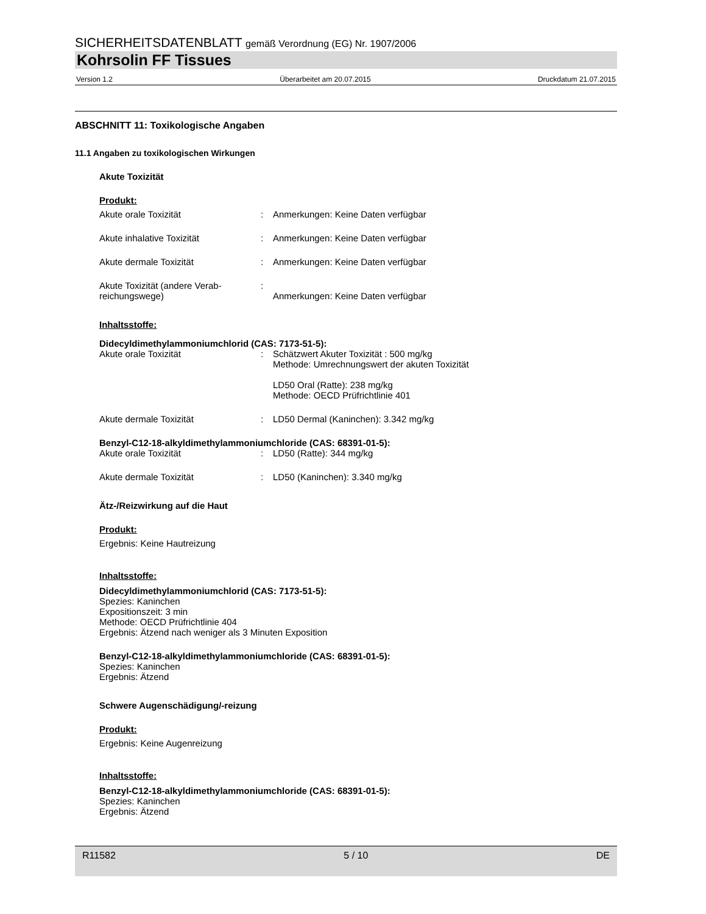SICHERHEITSDATENBLATT gemäß Verordnung (EG) Nr. 1907/2006
Kohrsolin FF Tissues
Version 1.2 Überarbeitet am 20.07.2015 Druckdatum 21.07.2015
ABSCHNITT 11: Toxikologische Angaben
11.1 Angaben zu toxikologischen Wirkungen
Akute Toxizität
Produkt:
Akute orale Toxizität: Anmerkungen: Keine Daten verfügbar
Akute inhalative Toxizität: Anmerkungen: Keine Daten verfügbar
Akute dermale Toxizität: Anmerkungen: Keine Daten verfügbar
Akute Toxizität (andere Verab-
reichungswege):
Anmerkungen: Keine Daten verfügbar
Inhaltsstoffe:
Didecyldimethylammoniumchlorid (CAS: 7173-51-5):
Akute orale Toxizität: Schätzwert Akuter Toxizität : 500 mg/kg
Methode: Umrechnungswert der akuten Toxizität
LD50 Oral (Ratte): 238 mg/kg
Methode: OECD Prüfrichtlinie 401
Akute dermale Toxizität: LD50 Dermal (Kaninchen): 3.342 mg/kg
Benzyl-C12-18-alkyldimethylammoniumchloride (CAS: 68391-01-5):
Akute orale Toxizität: LD50 (Ratte): 344 mg/kg
Akute dermale Toxizität: LD50 (Kaninchen): 3.340 mg/kg
Ätz-/Reizwirkung auf die Haut
Produkt:
Ergebnis: Keine Hautreizung
Inhaltsstoffe:
Didecyldimethylammoniumchlorid (CAS: 7173-51-5):
Spezies: Kaninchen
Expositionszeit: 3 min
Methode: OECD Prüfrichtlinie 404
Ergebnis: Ätzend nach weniger als 3 Minuten Exposition
Benzyl-C12-18-alkyldimethylammoniumchloride (CAS: 68391-01-5):
Spezies: Kaninchen
Ergebnis: Ätzend
Schwere Augenschädigung/-reizung
Produkt:
Ergebnis: Keine Augenreizung
Inhaltsstoffe:
Benzyl-C12-18-alkyldimethylammoniumchloride (CAS: 68391-01-5):
Spezies: Kaninchen
Ergebnis: Ätzend
R11582 5 / 10 DE